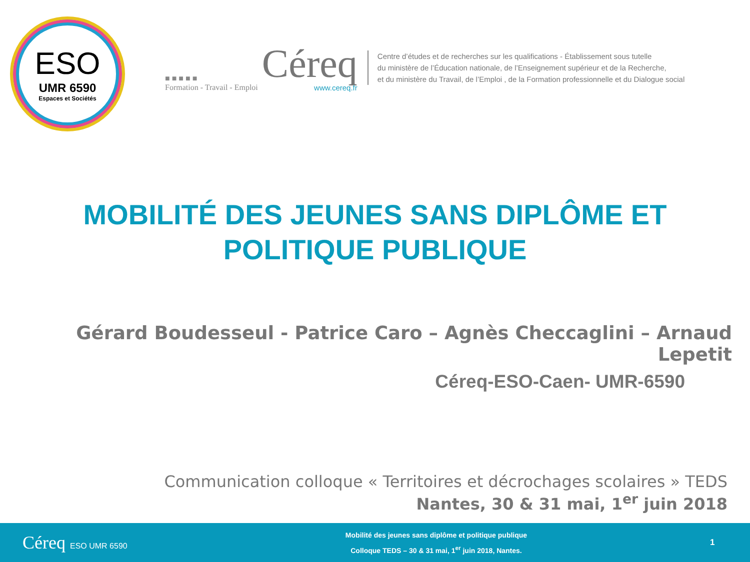ESO
UMR 6590
Espaces et Sociétés
■ ■ ■ ■ ■
Formation - Travail - Emploi Céreq
www.cereq.fr
Centre d’études et de recherches sur les qualifications - Établissement sous tutelle
du ministère de l’Éducation nationale, de l’Enseignement supérieur et de la Recherche,
et du ministère du Travail, de l’Emploi , de la Formation professionnelle et du Dialogue social
MOBILITÉ DES JEUNES SANS DIPLÔME ET
POLITIQUE PUBLIQUE
Gérard Boudesseul - Patrice Caro – Agnès Checcaglini – Arnaud Lepetit
Céreq-ESO-Caen- UMR-6590
Communication colloque « Territoires et décrochages scolaires » TEDS
Nantes, 30 & 31 mai, 1<sup>er</sup> juin 2018
Céreq ESO UMR 6590
Mobilité des jeunes sans diplôme et politique publique
Colloque TEDS – 30 & 31 mai, 1<sup>er</sup> juin 2018, Nantes.
1